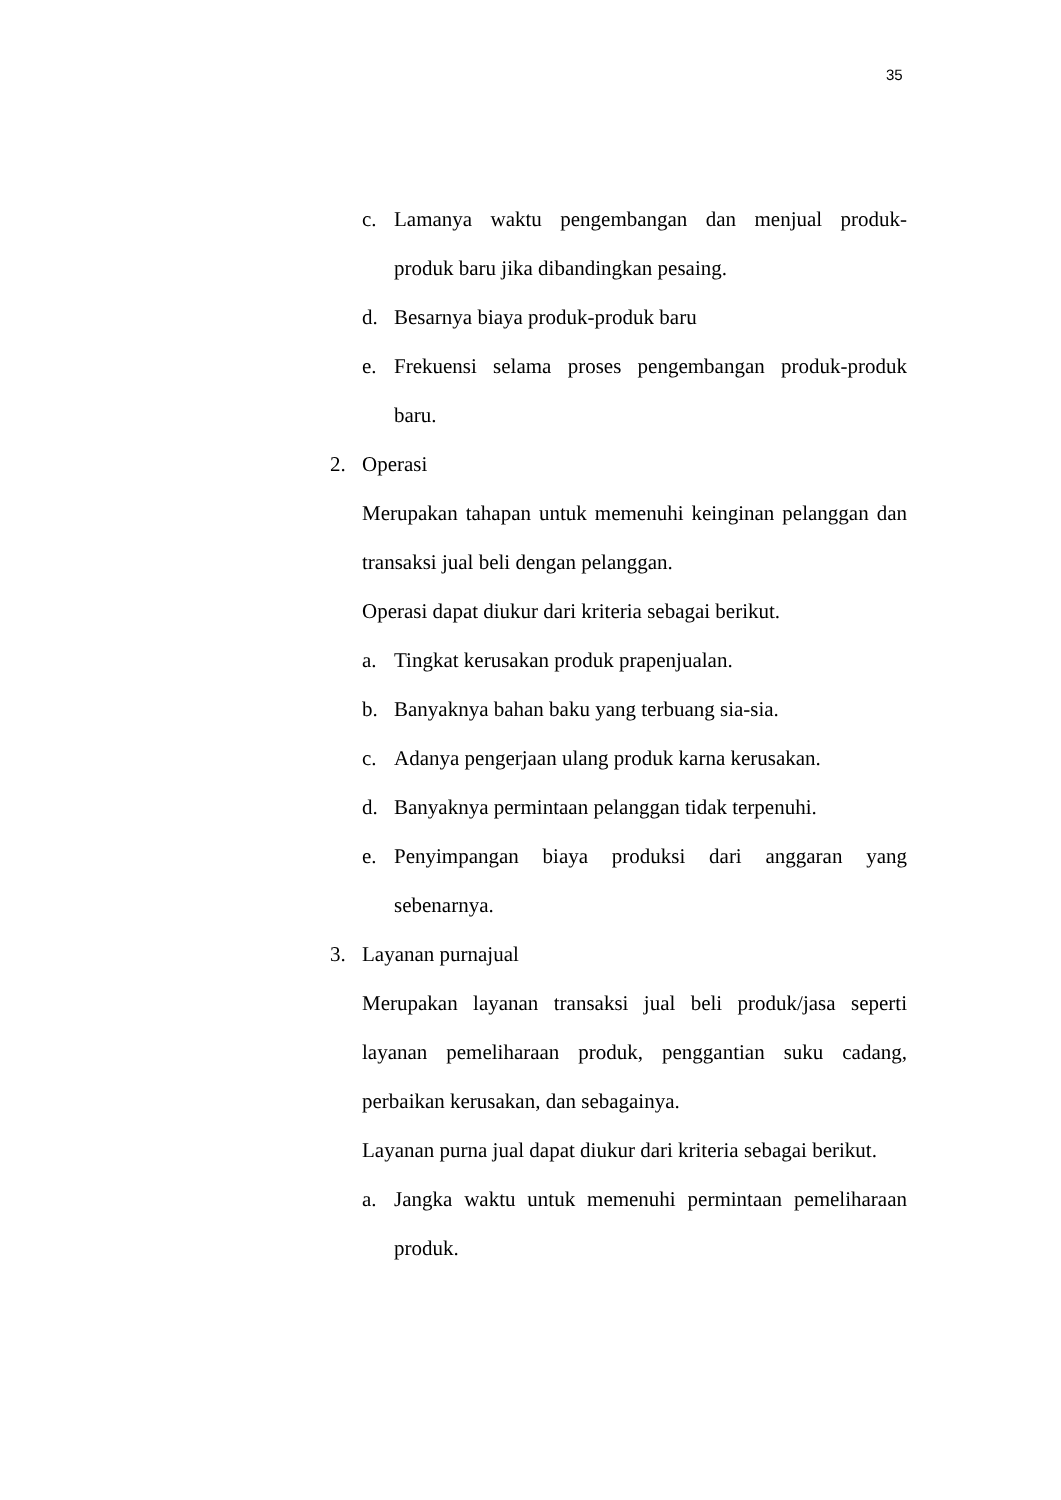35
c. Lamanya waktu pengembangan dan menjual produk-
produk baru jika dibandingkan pesaing.
d. Besarnya biaya produk-produk baru
e. Frekuensi selama proses pengembangan produk-produk
baru.
2. Operasi
Merupakan tahapan untuk memenuhi keinginan pelanggan dan
transaksi jual beli dengan pelanggan.
Operasi dapat diukur dari kriteria sebagai berikut.
a. Tingkat kerusakan produk prapenjualan.
b. Banyaknya bahan baku yang terbuang sia-sia.
c. Adanya pengerjaan ulang produk karna kerusakan.
d. Banyaknya permintaan pelanggan tidak terpenuhi.
e. Penyimpangan biaya produksi dari anggaran yang
sebenarnya.
3. Layanan purnajual
Merupakan layanan transaksi jual beli produk/jasa seperti
layanan pemeliharaan produk, penggantian suku cadang,
perbaikan kerusakan, dan sebagainya.
Layanan purna jual dapat diukur dari kriteria sebagai berikut.
a. Jangka waktu untuk memenuhi permintaan pemeliharaan
produk.